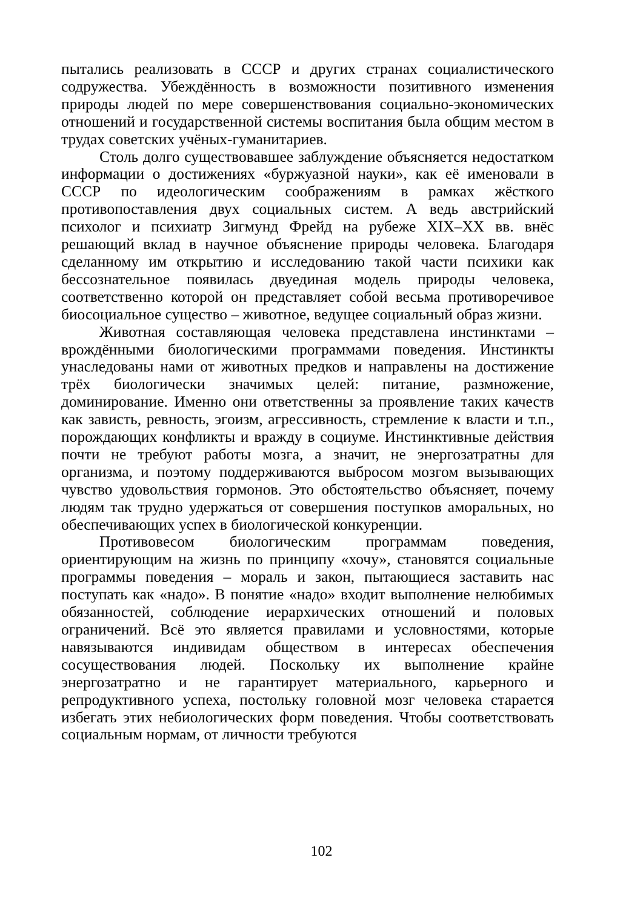пытались реализовать в СССР и других странах социалистического содружества. Убеждённость в возможности позитивного изменения природы людей по мере совершенствования социально-экономических отношений и государственной системы воспитания была общим местом в трудах советских учёных-гуманитариев.
Столь долго существовавшее заблуждение объясняется недостатком информации о достижениях «буржуазной науки», как её именовали в СССР по идеологическим соображениям в рамках жёсткого противопоставления двух социальных систем. А ведь австрийский психолог и психиатр Зигмунд Фрейд на рубеже XIX–XX вв. внёс решающий вклад в научное объяснение природы человека. Благодаря сделанному им открытию и исследованию такой части психики как бессознательное появилась двуединая модель природы человека, соответственно которой он представляет собой весьма противоречивое биосоциальное существо – животное, ведущее социальный образ жизни.
Животная составляющая человека представлена инстинктами – врождёнными биологическими программами поведения. Инстинкты унаследованы нами от животных предков и направлены на достижение трёх биологически значимых целей: питание, размножение, доминирование. Именно они ответственны за проявление таких качеств как зависть, ревность, эгоизм, агрессивность, стремление к власти и т.п., порождающих конфликты и вражду в социуме. Инстинктивные действия почти не требуют работы мозга, а значит, не энергозатратны для организма, и поэтому поддерживаются выбросом мозгом вызывающих чувство удовольствия гормонов. Это обстоятельство объясняет, почему людям так трудно удержаться от совершения поступков аморальных, но обеспечивающих успех в биологической конкуренции.
Противовесом биологическим программам поведения, ориентирующим на жизнь по принципу «хочу», становятся социальные программы поведения – мораль и закон, пытающиеся заставить нас поступать как «надо». В понятие «надо» входит выполнение нелюбимых обязанностей, соблюдение иерархических отношений и половых ограничений. Всё это является правилами и условностями, которые навязываются индивидам обществом в интересах обеспечения сосуществования людей. Поскольку их выполнение крайне энергозатратно и не гарантирует материального, карьерного и репродуктивного успеха, постольку головной мозг человека старается избегать этих небиологических форм поведения. Чтобы соответствовать социальным нормам, от личности требуются
102